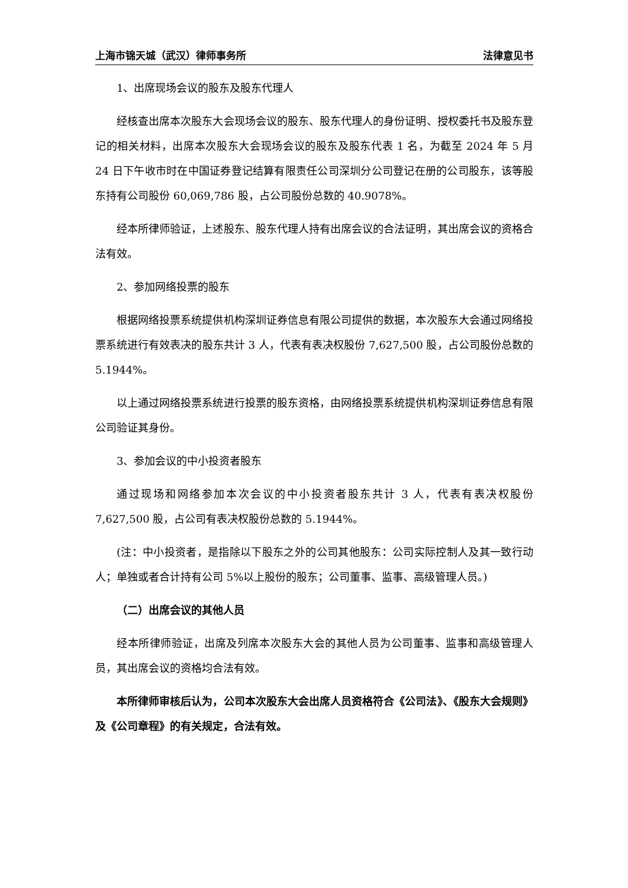上海市锦天城（武汉）律师事务所 法律意见书
1、出席现场会议的股东及股东代理人
经核查出席本次股东大会现场会议的股东、股东代理人的身份证明、授权委托书及股东登记的相关材料，出席本次股东大会现场会议的股东及股东代表 1 名，为截至 2024 年 5 月 24 日下午收市时在中国证券登记结算有限责任公司深圳分公司登记在册的公司股东，该等股东持有公司股份 60,069,786 股，占公司股份总数的 40.9078%。
经本所律师验证，上述股东、股东代理人持有出席会议的合法证明，其出席会议的资格合法有效。
2、参加网络投票的股东
根据网络投票系统提供机构深圳证券信息有限公司提供的数据，本次股东大会通过网络投票系统进行有效表决的股东共计 3 人，代表有表决权股份 7,627,500 股，占公司股份总数的 5.1944%。
以上通过网络投票系统进行投票的股东资格，由网络投票系统提供机构深圳证券信息有限公司验证其身份。
3、参加会议的中小投资者股东
通过现场和网络参加本次会议的中小投资者股东共计 3 人，代表有表决权股份 7,627,500 股，占公司有表决权股份总数的 5.1944%。
(注：中小投资者，是指除以下股东之外的公司其他股东：公司实际控制人及其一致行动人；单独或者合计持有公司 5%以上股份的股东；公司董事、监事、高级管理人员。)
（二）出席会议的其他人员
经本所律师验证，出席及列席本次股东大会的其他人员为公司董事、监事和高级管理人员，其出席会议的资格均合法有效。
本所律师审核后认为，公司本次股东大会出席人员资格符合《公司法》、《股东大会规则》及《公司章程》的有关规定，合法有效。